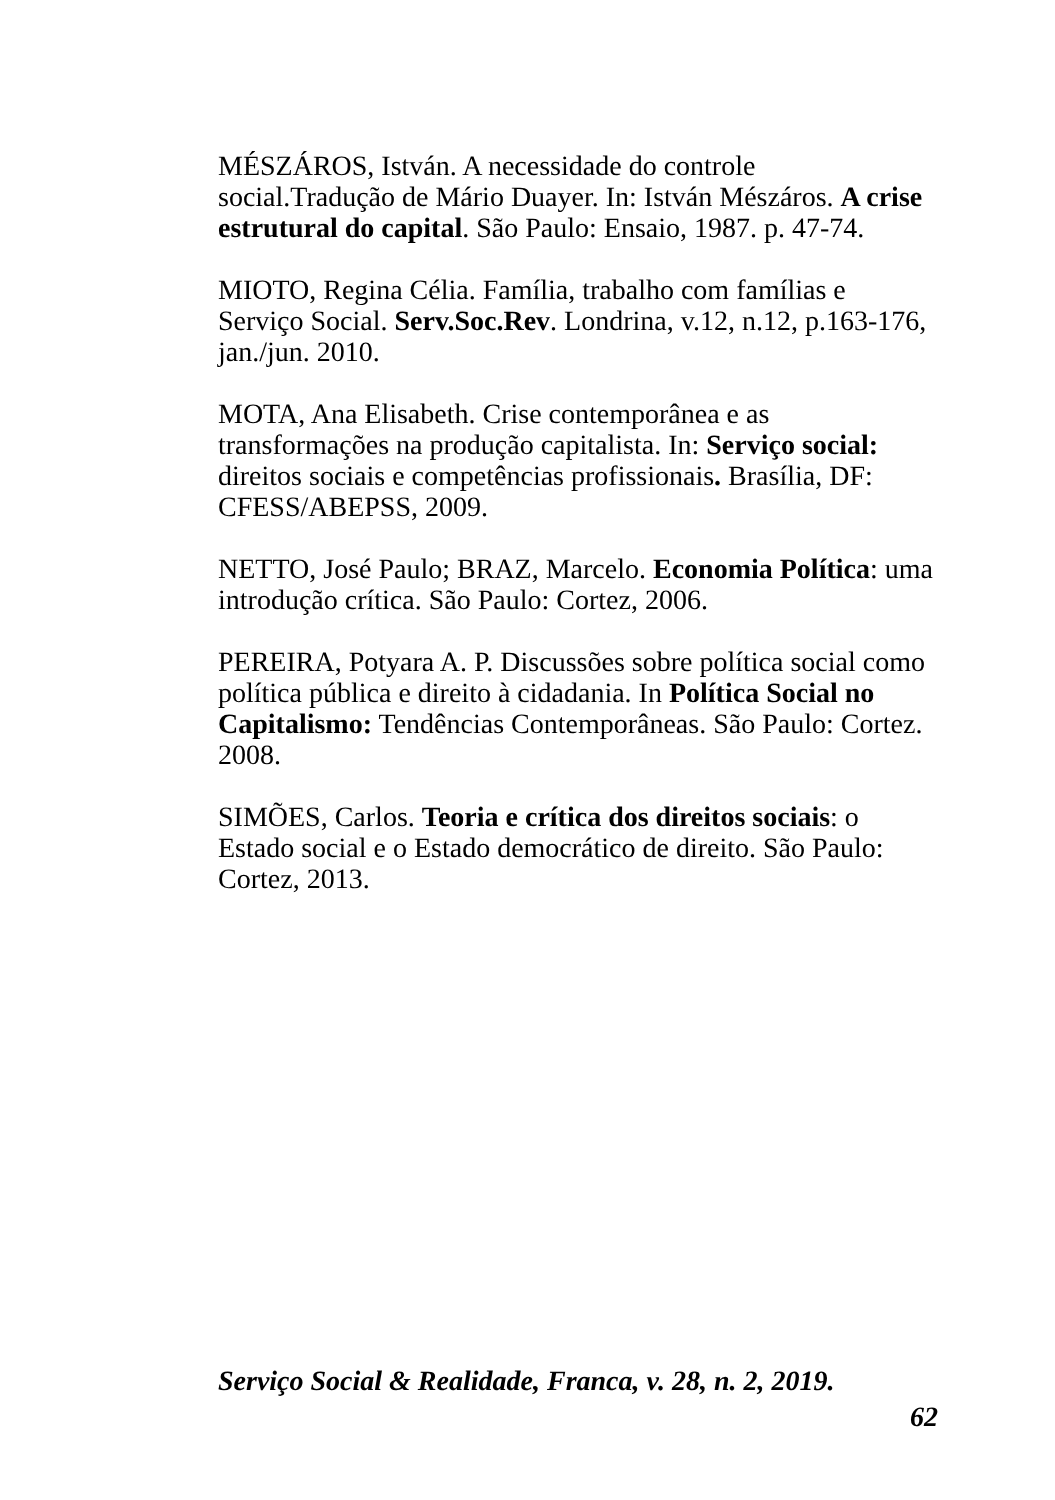MÉSZÁROS, István. A necessidade do controle social.Tradução de Mário Duayer. In: István Mészáros. A crise estrutural do capital. São Paulo: Ensaio, 1987. p. 47-74.
MIOTO, Regina Célia. Família, trabalho com famílias e Serviço Social. Serv.Soc.Rev. Londrina, v.12, n.12, p.163-176, jan./jun. 2010.
MOTA, Ana Elisabeth. Crise contemporânea e as transformações na produção capitalista. In: Serviço social: direitos sociais e competências profissionais. Brasília, DF: CFESS/ABEPSS, 2009.
NETTO, José Paulo; BRAZ, Marcelo. Economia Política: uma introdução crítica. São Paulo: Cortez, 2006.
PEREIRA, Potyara A. P. Discussões sobre política social como política pública e direito à cidadania. In Política Social no Capitalismo: Tendências Contemporâneas. São Paulo: Cortez. 2008.
SIMÕES, Carlos. Teoria e crítica dos direitos sociais: o Estado social e o Estado democrático de direito. São Paulo: Cortez, 2013.
Serviço Social & Realidade, Franca, v. 28, n. 2, 2019.
62